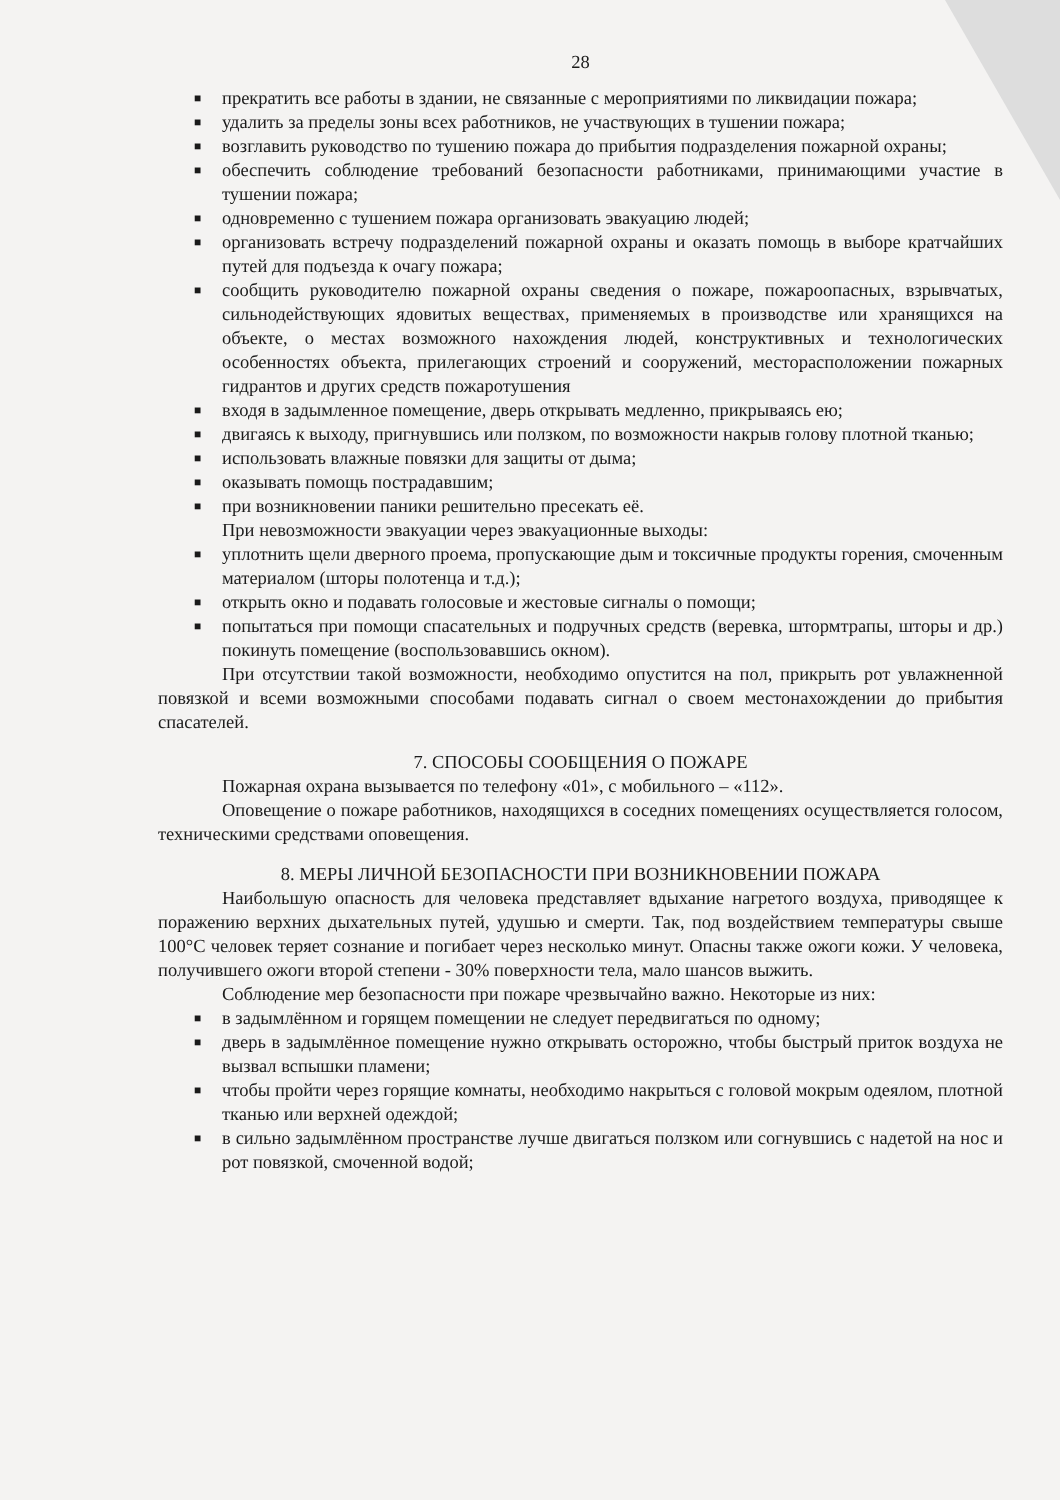28
■ прекратить все работы в здании, не связанные с мероприятиями по ликвидации пожара;
■ удалить за пределы зоны всех работников, не участвующих в тушении пожара;
■ возглавить руководство по тушению пожара до прибытия подразделения пожарной охраны;
■ обеспечить соблюдение требований безопасности работниками, принимающими участие в тушении пожара;
■ одновременно с тушением пожара организовать эвакуацию людей;
■ организовать встречу подразделений пожарной охраны и оказать помощь в выборе кратчайших путей для подъезда к очагу пожара;
■ сообщить руководителю пожарной охраны сведения о пожаре, пожароопасных, взрывчатых, сильнодействующих ядовитых веществах, применяемых в производстве или хранящихся на объекте, о местах возможного нахождения людей, конструктивных и технологических особенностях объекта, прилегающих строений и сооружений, месторасположении пожарных гидрантов и других средств пожаротушения
■ входя в задымленное помещение, дверь открывать медленно, прикрываясь ею;
■ двигаясь к выходу, пригнувшись или ползком, по возможности накрыв голову плотной тканью;
■ использовать влажные повязки для защиты от дыма;
■ оказывать помощь пострадавшим;
■ при возникновении паники решительно пресекать её.
При невозможности эвакуации через эвакуационные выходы:
■ уплотнить щели дверного проема, пропускающие дым и токсичные продукты горения, смоченным материалом (шторы полотенца и т.д.);
■ открыть окно и подавать голосовые и жестовые сигналы о помощи;
■ попытаться при помощи спасательных и подручных средств (веревка, штормтрапы, шторы и др.) покинуть помещение (воспользовавшись окном).
При отсутствии такой возможности, необходимо опустится на пол, прикрыть рот увлажненной повязкой и всеми возможными способами подавать сигнал о своем местонахождении до прибытия спасателей.
7. СПОСОБЫ СООБЩЕНИЯ О ПОЖАРЕ
Пожарная охрана вызывается по телефону «01», с мобильного – «112».
Оповещение о пожаре работников, находящихся в соседних помещениях осуществляется голосом, техническими средствами оповещения.
8. МЕРЫ ЛИЧНОЙ БЕЗОПАСНОСТИ ПРИ ВОЗНИКНОВЕНИИ ПОЖАРА
Наибольшую опасность для человека представляет вдыхание нагретого воздуха, приводящее к поражению верхних дыхательных путей, удушью и смерти. Так, под воздействием температуры свыше 100°С человек теряет сознание и погибает через несколько минут. Опасны также ожоги кожи. У человека, получившего ожоги второй степени - 30% поверхности тела, мало шансов выжить.
Соблюдение мер безопасности при пожаре чрезвычайно важно. Некоторые из них:
■ в задымлённом и горящем помещении не следует передвигаться по одному;
■ дверь в задымлённое помещение нужно открывать осторожно, чтобы быстрый приток воздуха не вызвал вспышки пламени;
■ чтобы пройти через горящие комнаты, необходимо накрыться с головой мокрым одеялом, плотной тканью или верхней одеждой;
■ в сильно задымлённом пространстве лучше двигаться ползком или согнувшись с надетой на нос и рот повязкой, смоченной водой;